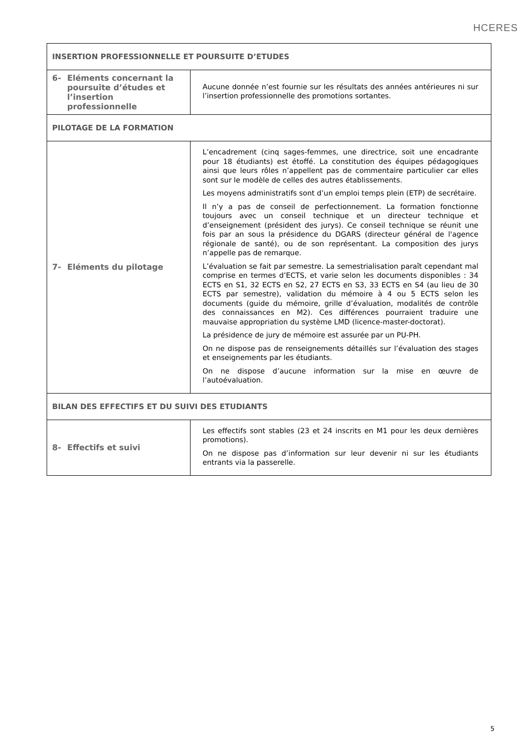HCERES
| INSERTION PROFESSIONNELLE ET POURSUITE D’ETUDES | |
| 6- Eléments concernant la poursuite d’études et l’insertion professionnelle | Aucune donnée n’est fournie sur les résultats des années antérieures ni sur l’insertion professionnelle des promotions sortantes. |
| PILOTAGE DE LA FORMATION | |
| 7- Eléments du pilotage | L’encadrement (cinq sages-femmes, une directrice, soit une encadrante pour 18 étudiants) est étoffé. La constitution des équipes pédagogiques ainsi que leurs rôles n’appellent pas de commentaire particulier car elles sont sur le modèle de celles des autres établissements. Les moyens administratifs sont d’un emploi temps plein (ETP) de secrétaire. Il n’y a pas de conseil de perfectionnement. La formation fonctionne toujours avec un conseil technique et un directeur technique et d’enseignement (président des jurys). Ce conseil technique se réunit une fois par an sous la présidence du DGARS (directeur général de l'agence régionale de santé), ou de son représentant. La composition des jurys n’appelle pas de remarque. L’évaluation se fait par semestre. La semestrialisation paraît cependant mal comprise en termes d’ECTS, et varie selon les documents disponibles : 34 ECTS en S1, 32 ECTS en S2, 27 ECTS en S3, 33 ECTS en S4 (au lieu de 30 ECTS par semestre), validation du mémoire à 4 ou 5 ECTS selon les documents (guide du mémoire, grille d’évaluation, modalités de contrôle des connaissances en M2). Ces différences pourraient traduire une mauvaise appropriation du système LMD (licence-master-doctorat). La présidence de jury de mémoire est assurée par un PU-PH. On ne dispose pas de renseignements détaillés sur l’évaluation des stages et enseignements par les étudiants. On ne dispose d’aucune information sur la mise en œuvre de l’autoévaluation. |
| BILAN DES EFFECTIFS ET DU SUIVI DES ETUDIANTS | |
| 8- Effectifs et suivi | Les effectifs sont stables (23 et 24 inscrits en M1 pour les deux dernières promotions). On ne dispose pas d’information sur leur devenir ni sur les étudiants entrants via la passerelle. |
5